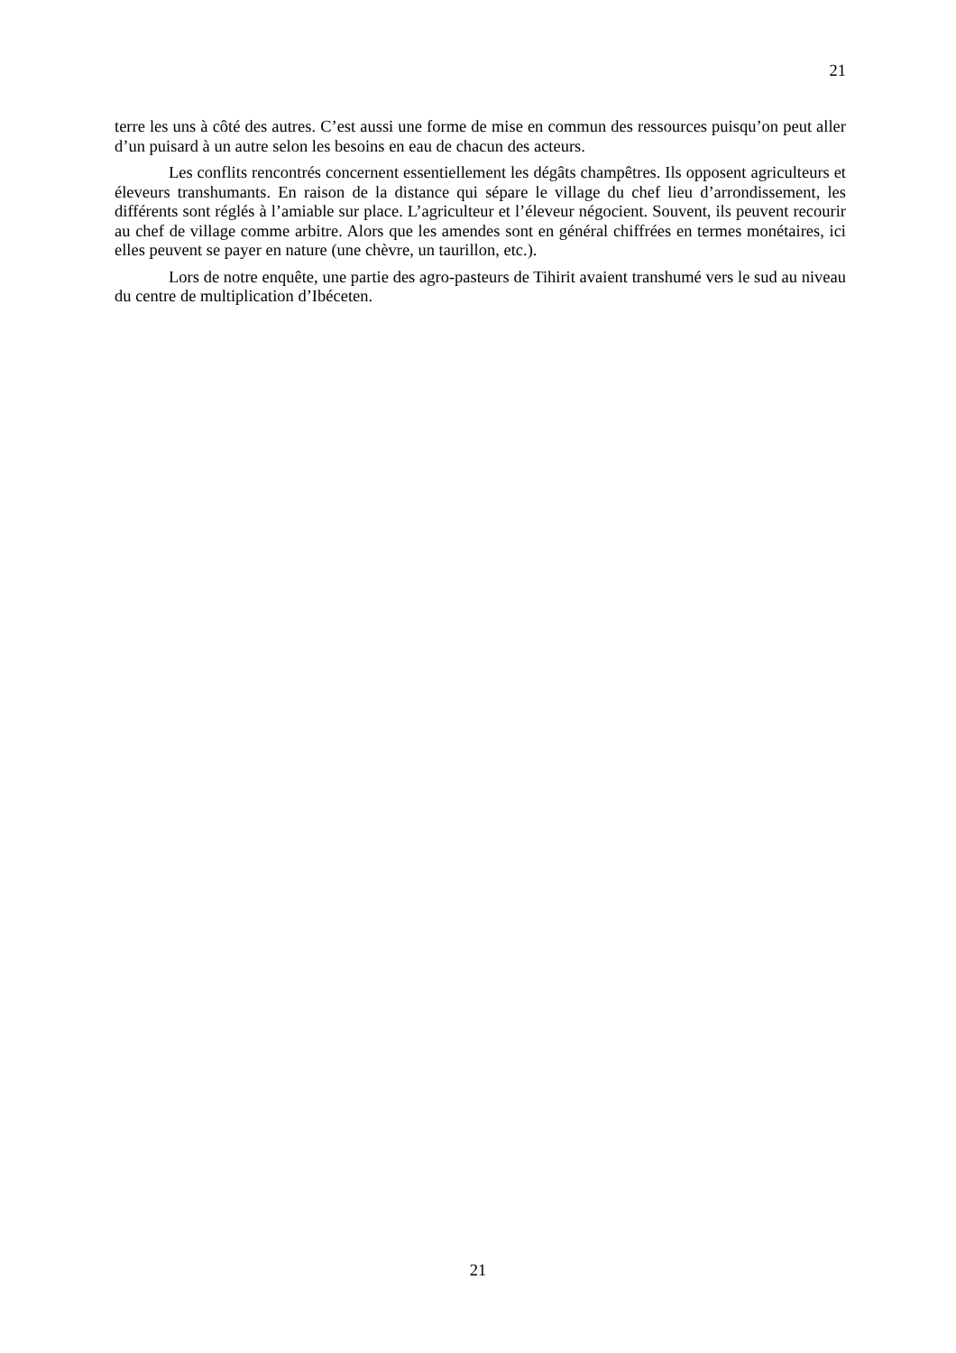21
terre les uns à côté des autres. C’est aussi une forme de mise en commun des ressources puisqu’on peut aller d’un puisard à un autre selon les besoins en eau de chacun des acteurs.
Les conflits rencontrés concernent essentiellement les dégâts champêtres. Ils opposent agriculteurs et éleveurs transhumants. En raison de la distance qui sépare le village du chef lieu d’arrondissement, les différents sont réglés à l’amiable sur place. L’agriculteur et l’éleveur négocient. Souvent, ils peuvent recourir au chef de village comme arbitre. Alors que les amendes sont en général chiffrées en termes monétaires, ici elles peuvent se payer en nature (une chèvre, un taurillon, etc.).
Lors de notre enquête, une partie des agro-pasteurs de Tihirit avaient transhumé vers le sud au niveau du centre de multiplication d’Ibéceten.
21